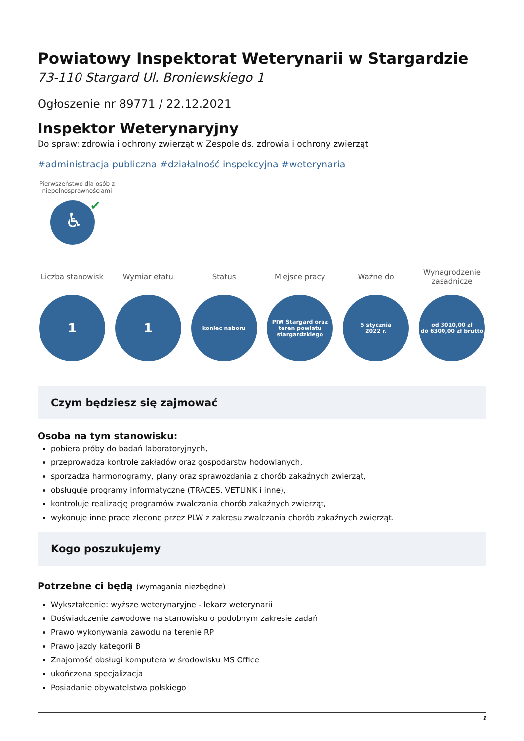Powiatowy Inspektorat Weterynarii w Stargardzie
73-110 Stargard Ul. Broniewskiego 1
Ogłoszenie nr 89771 / 22.12.2021
Inspektor Weterynaryjny
Do spraw: zdrowia i ochrony zwierząt w Zespole ds. zdrowia i ochrony zwierząt
#administracja publiczna #działalność inspekcyjna #weterynaria
Pierwszeństwo dla osób z niepełnosprawnościami
♿
✔
Liczba stanowisk
1
Wymiar etatu
1
Status
koniec naboru
Miejsce pracy
PIW Stargard oraz
teren powiatu
stargardzkiego
Ważne do
5 stycznia
2022 r.
Wynagrodzenie zasadnicze
od 3010,00 zł
do 6300,00 zł brutto
Czym będziesz się zajmować
Osoba na tym stanowisku:
pobiera próby do badań laboratoryjnych,
przeprowadza kontrole zakładów oraz gospodarstw hodowlanych,
sporządza harmonogramy, plany oraz sprawozdania z chorób zakaźnych zwierząt,
obsługuje programy informatyczne (TRACES, VETLINK i inne),
kontroluje realizację programów zwalczania chorób zakaźnych zwierząt,
wykonuje inne prace zlecone przez PLW z zakresu zwalczania chorób zakaźnych zwierząt.
Kogo poszukujemy
Potrzebne ci będą (wymagania niezbędne)
Wykształcenie: wyższe weterynaryjne - lekarz weterynarii
Doświadczenie zawodowe na stanowisku o podobnym zakresie zadań
Prawo wykonywania zawodu na terenie RP
Prawo jazdy kategorii B
Znajomość obsługi komputera w środowisku MS Office
ukończona specjalizacja
Posiadanie obywatelstwa polskiego
1